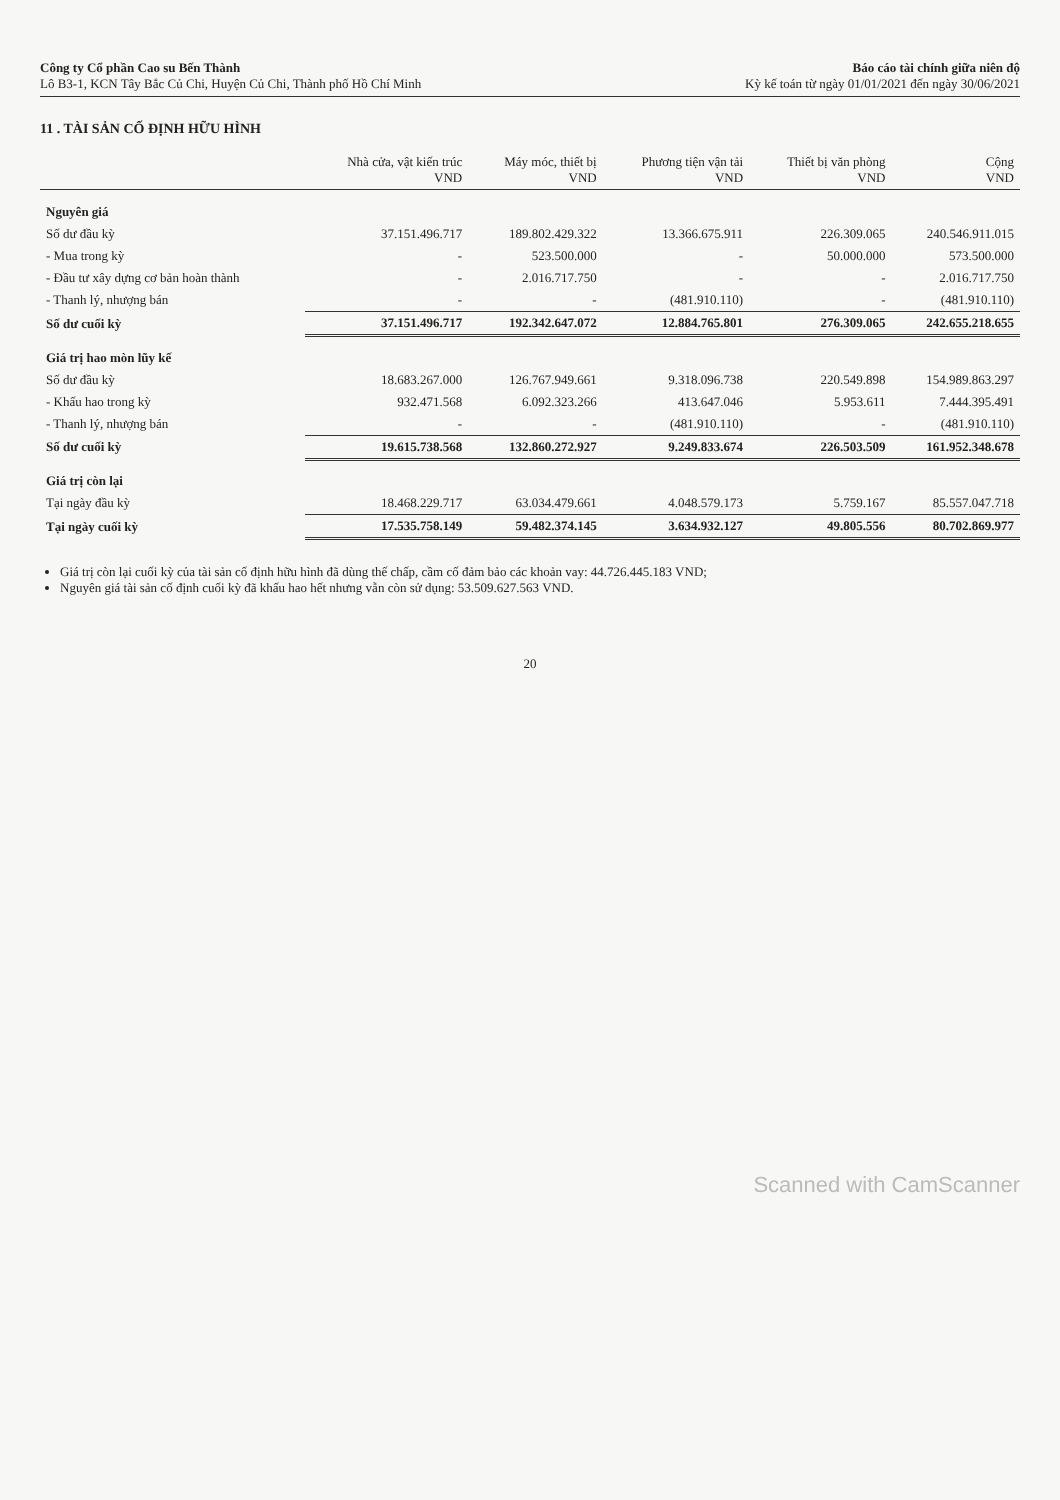Công ty Cổ phần Cao su Bến Thành
Lô B3-1, KCN Tây Bắc Củ Chi, Huyện Củ Chi, Thành phố Hồ Chí Minh
Báo cáo tài chính giữa niên độ
Kỳ kế toán từ ngày 01/01/2021 đến ngày 30/06/2021
11 . TÀI SẢN CỐ ĐỊNH HỮU HÌNH
| | Nhà cửa, vật kiến trúc VND | Máy móc, thiết bị VND | Phương tiện vận tải VND | Thiết bị văn phòng VND | Cộng VND |
| --- | --- | --- | --- | --- | --- |
| Nguyên giá | | | | | |
| Số dư đầu kỳ | 37.151.496.717 | 189.802.429.322 | 13.366.675.911 | 226.309.065 | 240.546.911.015 |
| - Mua trong kỳ | - | 523.500.000 | - | 50.000.000 | 573.500.000 |
| - Đầu tư xây dựng cơ bản hoàn thành | - | 2.016.717.750 | - | - | 2.016.717.750 |
| - Thanh lý, nhượng bán | - | - | (481.910.110) | - | (481.910.110) |
| Số dư cuối kỳ | 37.151.496.717 | 192.342.647.072 | 12.884.765.801 | 276.309.065 | 242.655.218.655 |
| Giá trị hao mòn lũy kế | | | | | |
| Số dư đầu kỳ | 18.683.267.000 | 126.767.949.661 | 9.318.096.738 | 220.549.898 | 154.989.863.297 |
| - Khấu hao trong kỳ | 932.471.568 | 6.092.323.266 | 413.647.046 | 5.953.611 | 7.444.395.491 |
| - Thanh lý, nhượng bán | - | - | (481.910.110) | - | (481.910.110) |
| Số dư cuối kỳ | 19.615.738.568 | 132.860.272.927 | 9.249.833.674 | 226.503.509 | 161.952.348.678 |
| Giá trị còn lại | | | | | |
| Tại ngày đầu kỳ | 18.468.229.717 | 63.034.479.661 | 4.048.579.173 | 5.759.167 | 85.557.047.718 |
| Tại ngày cuối kỳ | 17.535.758.149 | 59.482.374.145 | 3.634.932.127 | 49.805.556 | 80.702.869.977 |
Giá trị còn lại cuối kỳ của tài sản cố định hữu hình đã dùng thế chấp, cầm cố đảm bảo các khoản vay: 44.726.445.183 VND;
Nguyên giá tài sản cố định cuối kỳ đã khấu hao hết nhưng vẫn còn sử dụng: 53.509.627.563 VND.
20
Scanned with CamScanner